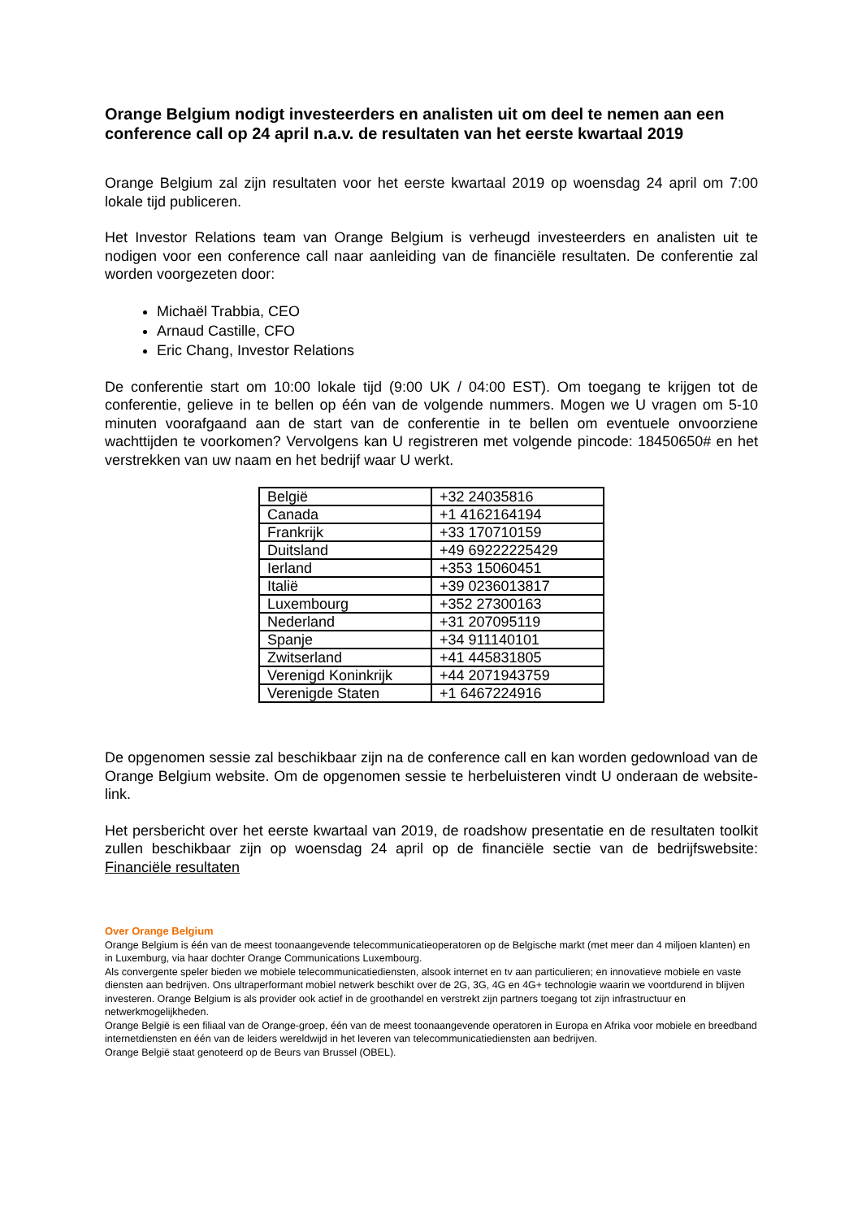Orange Belgium nodigt investeerders en analisten uit om deel te nemen aan een conference call op 24 april n.a.v. de resultaten van het eerste kwartaal 2019
Orange Belgium zal zijn resultaten voor het eerste kwartaal 2019 op woensdag 24 april om 7:00 lokale tijd publiceren.
Het Investor Relations team van Orange Belgium is verheugd investeerders en analisten uit te nodigen voor een conference call naar aanleiding van de financiële resultaten. De conferentie zal worden voorgezeten door:
Michaël Trabbia, CEO
Arnaud Castille, CFO
Eric Chang, Investor Relations
De conferentie start om 10:00 lokale tijd (9:00 UK / 04:00 EST). Om toegang te krijgen tot de conferentie, gelieve in te bellen op één van de volgende nummers. Mogen we U vragen om 5-10 minuten voorafgaand aan de start van de conferentie in te bellen om eventuele onvoorziene wachttijden te voorkomen? Vervolgens kan U registreren met volgende pincode: 18450650# en het verstrekken van uw naam en het bedrijf waar U werkt.
| België | +32 24035816 |
| Canada | +1 4162164194 |
| Frankrijk | +33 170710159 |
| Duitsland | +49 69222225429 |
| Ierland | +353 15060451 |
| Italië | +39 0236013817 |
| Luxembourg | +352 27300163 |
| Nederland | +31 207095119 |
| Spanje | +34 911140101 |
| Zwitserland | +41 445831805 |
| Verenigd Koninkrijk | +44 2071943759 |
| Verenigde Staten | +1 6467224916 |
De opgenomen sessie zal beschikbaar zijn na de conference call en kan worden gedownload van de Orange Belgium website. Om de opgenomen sessie te herbeluisteren vindt U onderaan de website-link.
Het persbericht over het eerste kwartaal van 2019, de roadshow presentatie en de resultaten toolkit zullen beschikbaar zijn op woensdag 24 april op de financiële sectie van de bedrijfswebsite: Financiële resultaten
Over Orange Belgium
Orange Belgium is één van de meest toonaangevende telecommunicatieoperatoren op de Belgische markt (met meer dan 4 miljoen klanten) en in Luxemburg, via haar dochter Orange Communications Luxembourg.
Als convergente speler bieden we mobiele telecommunicatiediensten, alsook internet en tv aan particulieren; en innovatieve mobiele en vaste diensten aan bedrijven. Ons ultraperformant mobiel netwerk beschikt over de 2G, 3G, 4G en 4G+ technologie waarin we voortdurend in blijven investeren. Orange Belgium is als provider ook actief in de groothandel en verstrekt zijn partners toegang tot zijn infrastructuur en netwerkmogelijkheden.
Orange België is een filiaal van de Orange-groep, één van de meest toonaangevende operatoren in Europa en Afrika voor mobiele en breedband internetdiensten en één van de leiders wereldwijd in het leveren van telecommunicatiediensten aan bedrijven.
Orange België staat genoteerd op de Beurs van Brussel (OBEL).